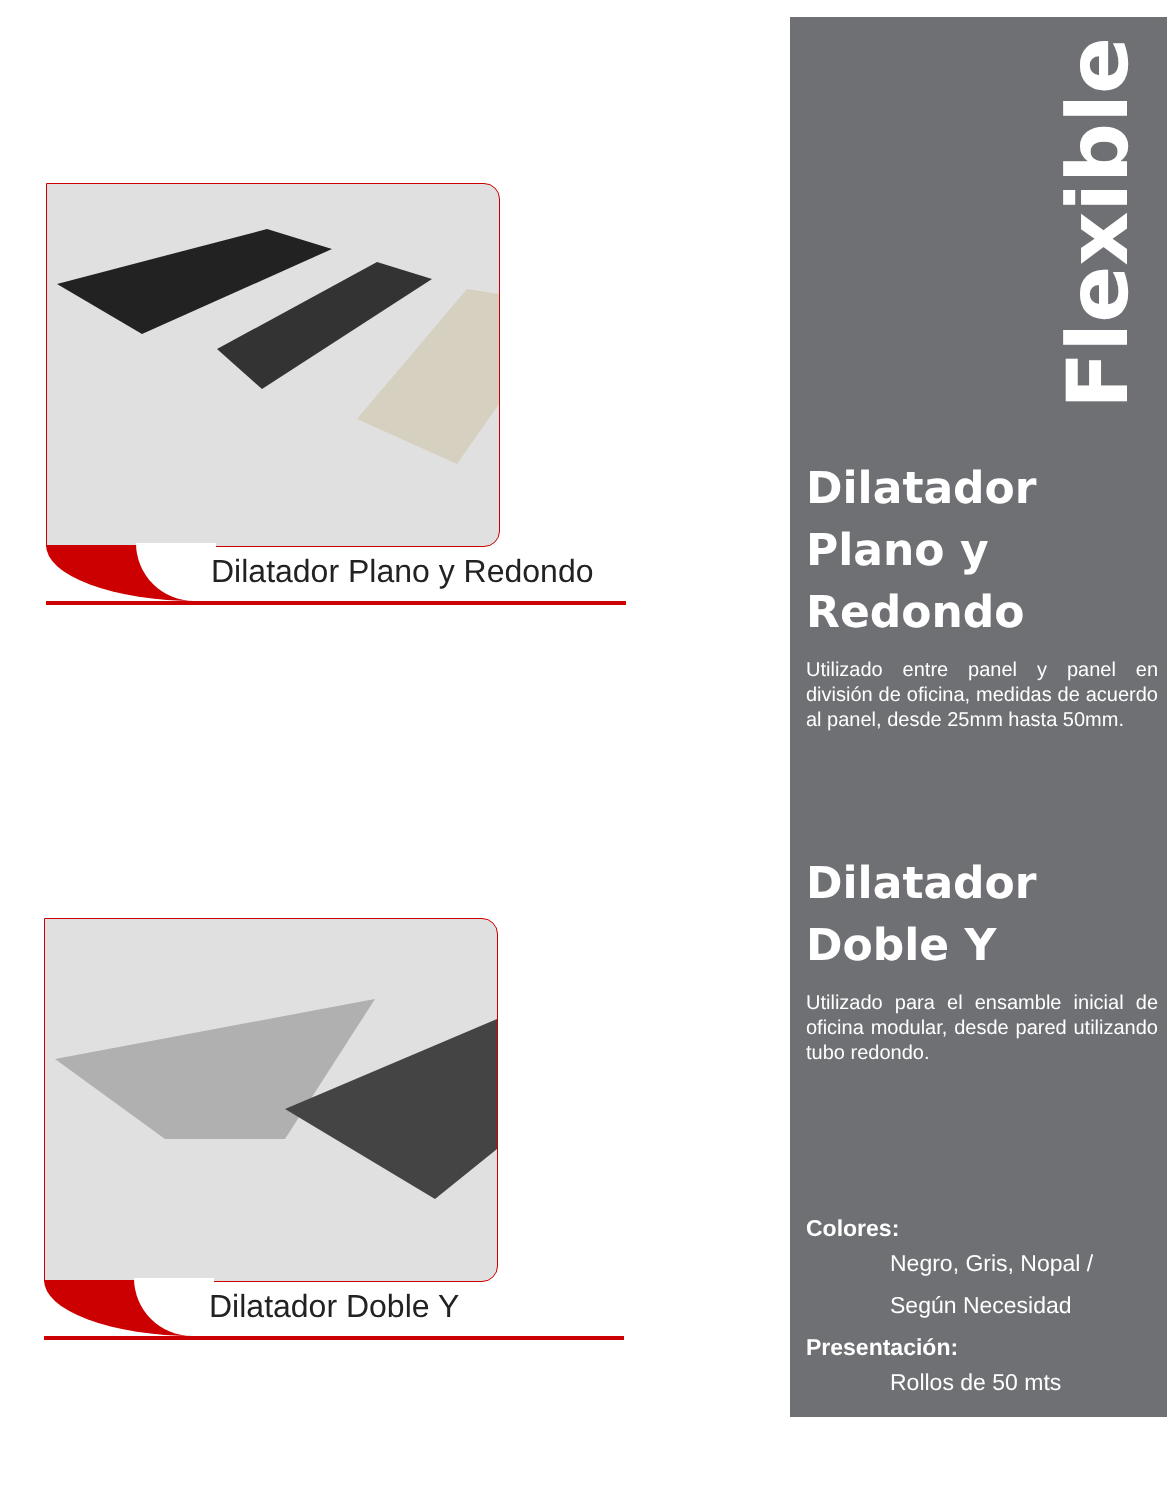Dilatador Plano y Redondo
Dilatador Doble Y
Flexible
Dilatador Plano y Redondo
Utilizado entre panel y panel en división de oficina, medidas de acuerdo al panel, desde 25mm hasta 50mm.
Dilatador Doble Y
Utilizado para el ensamble inicial de oficina modular, desde pared utilizando tubo redondo.
Colores:
Negro, Gris, Nopal /
Según Necesidad
Presentación:
Rollos de 50 mts